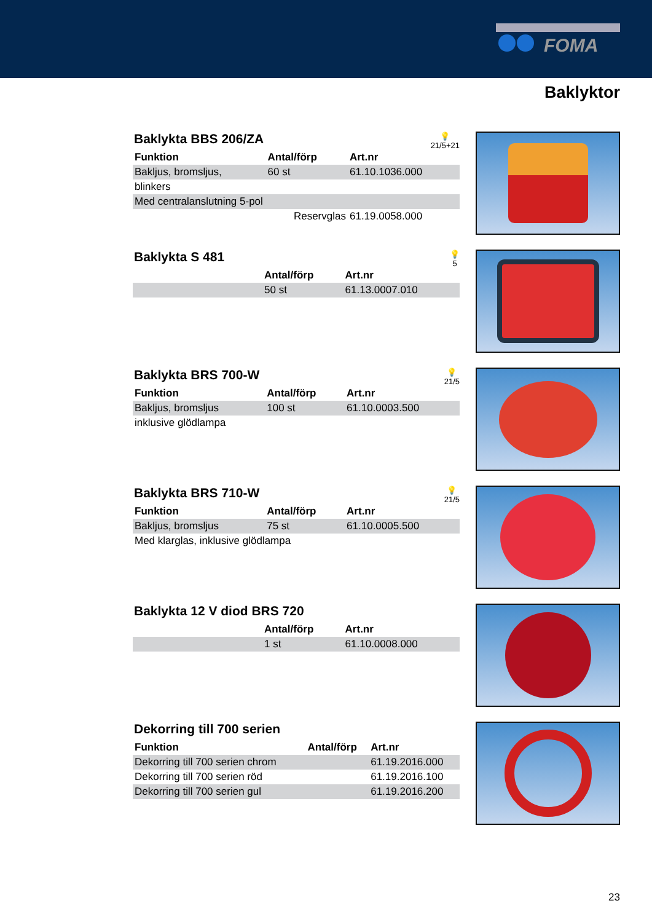FOMA
Baklyktor
Baklykta BBS 206/ZA
💡
21/5+21
| Funktion | Antal/förp | Art.nr |
| --- | --- | --- |
| Bakljus, bromsljus, | 60 st | 61.10.1036.000 |
| blinkers | | |
| Med centralanslutning 5-pol | | |
| | Reservglas | 61.19.0058.000 |
Baklykta S 481
💡
5
| | Antal/förp | Art.nr |
| --- | --- | --- |
| | 50 st | 61.13.0007.010 |
Baklykta BRS 700-W
💡
21/5
| Funktion | Antal/förp | Art.nr |
| --- | --- | --- |
| Bakljus, bromsljus | 100 st | 61.10.0003.500 |
| inklusive glödlampa | | |
Baklykta BRS 710-W
💡
21/5
| Funktion | Antal/förp | Art.nr |
| --- | --- | --- |
| Bakljus, bromsljus | 75 st | 61.10.0005.500 |
| Med klarglas, inklusive glödlampa | | |
Baklykta 12 V diod BRS 720
| | Antal/förp | Art.nr |
| --- | --- | --- |
| | 1 st | 61.10.0008.000 |
Dekorring till 700 serien
| Funktion | Antal/förp | Art.nr |
| --- | --- | --- |
| Dekorring till 700 serien chrom | | 61.19.2016.000 |
| Dekorring till 700 serien röd | | 61.19.2016.100 |
| Dekorring till 700 serien gul | | 61.19.2016.200 |
23